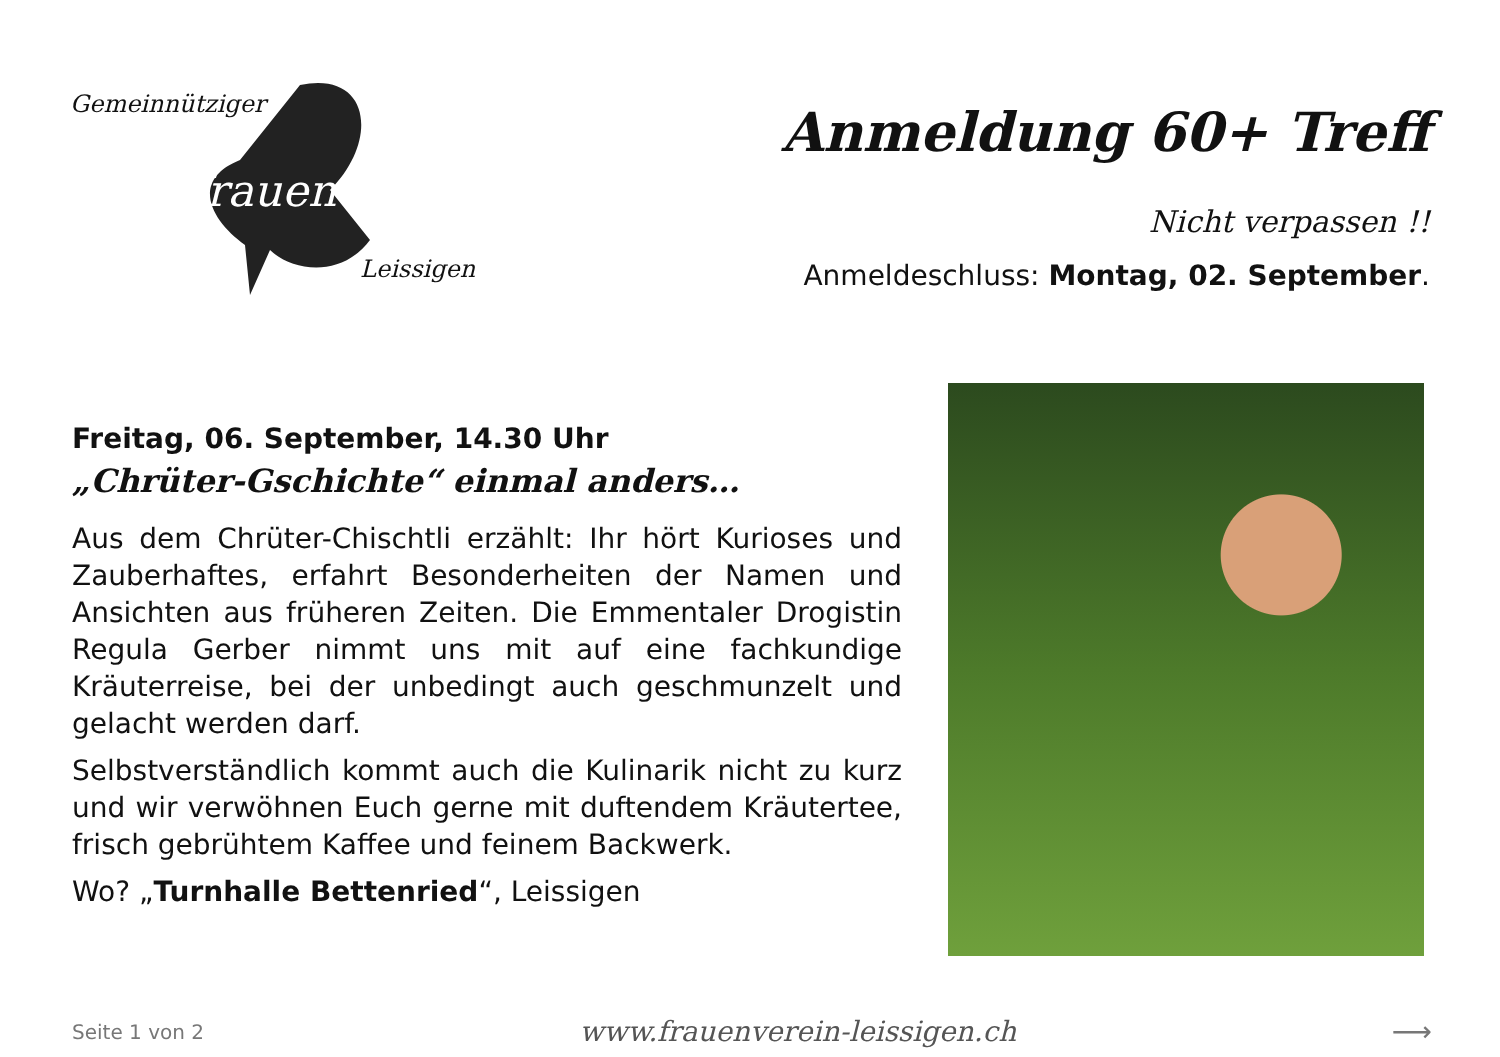Gemeinnütziger
frauenverein
Leissigen
Anmeldung 60+ Treff
Nicht verpassen !!
Anmeldeschluss: Montag, 02. September.
Freitag, 06. September, 14.30 Uhr
„Chrüter-Gschichte“ einmal anders…
Aus dem Chrüter-Chischtli erzählt: Ihr hört Kurioses und Zauberhaftes, erfahrt Besonderheiten der Namen und Ansichten aus früheren Zeiten. Die Emmentaler Drogistin Regula Gerber nimmt uns mit auf eine fachkundige Kräuterreise, bei der unbedingt auch geschmunzelt und gelacht werden darf.
Selbstverständlich kommt auch die Kulinarik nicht zu kurz und wir verwöhnen Euch gerne mit duftendem Kräutertee, frisch gebrühtem Kaffee und feinem Backwerk.
Wo? „Turnhalle Bettenried“, Leissigen
Seite 1 von 2 www.frauenverein-leissigen.ch ⟶